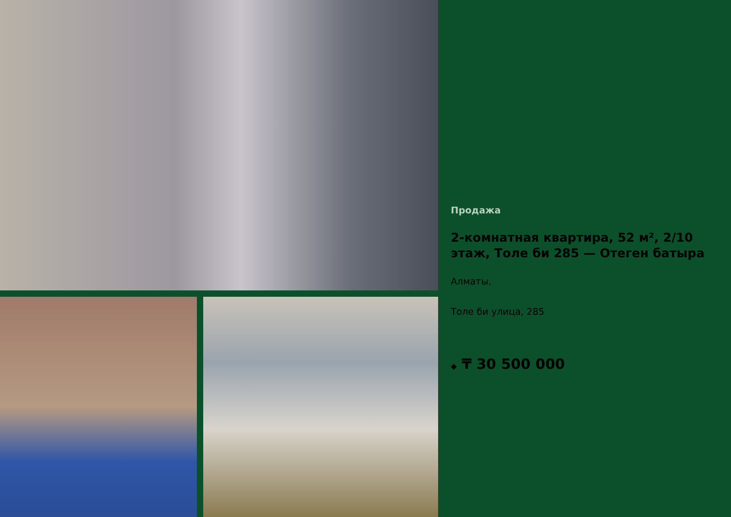Продажа
2-комнатная квартира, 52 м², 2/10 этаж, Толе би 285 — Отеген батыра
Алматы,
Толе би улица, 285
◆ ₸ 30 500 000